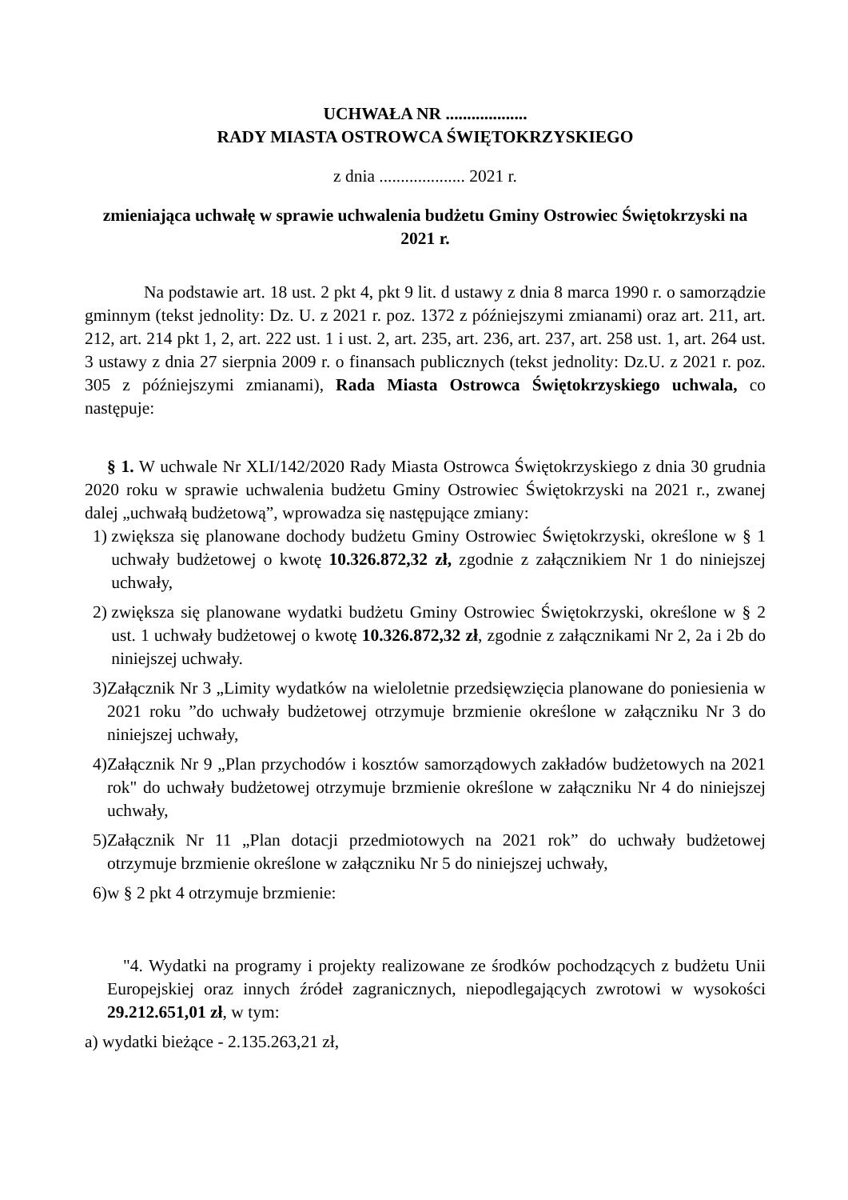UCHWAŁA NR ...................
RADY MIASTA OSTROWCA ŚWIĘTOKRZYSKIEGO
z dnia .................... 2021 r.
zmieniająca uchwałę w sprawie uchwalenia budżetu Gminy Ostrowiec Świętokrzyski na 2021 r.
Na podstawie art. 18 ust. 2 pkt 4, pkt 9 lit. d ustawy z dnia 8 marca 1990 r. o samorządzie gminnym (tekst jednolity: Dz. U. z 2021 r. poz. 1372 z późniejszymi zmianami) oraz art. 211, art. 212, art. 214 pkt 1, 2, art. 222 ust. 1 i ust. 2, art. 235, art. 236, art. 237, art. 258 ust. 1, art. 264 ust. 3 ustawy z dnia 27 sierpnia 2009 r. o finansach publicznych (tekst jednolity: Dz.U. z 2021 r. poz. 305 z późniejszymi zmianami), Rada Miasta Ostrowca Świętokrzyskiego uchwala, co następuje:
§ 1. W uchwale Nr XLI/142/2020 Rady Miasta Ostrowca Świętokrzyskiego z dnia 30 grudnia 2020 roku w sprawie uchwalenia budżetu Gminy Ostrowiec Świętokrzyski na 2021 r., zwanej dalej „uchwałą budżetową”, wprowadza się następujące zmiany:
1) zwiększa się planowane dochody budżetu Gminy Ostrowiec Świętokrzyski, określone w § 1 uchwały budżetowej o kwotę 10.326.872,32 zł, zgodnie z załącznikiem Nr 1 do niniejszej uchwały,
2) zwiększa się planowane wydatki budżetu Gminy Ostrowiec Świętokrzyski, określone w § 2 ust. 1 uchwały budżetowej o kwotę 10.326.872,32 zł, zgodnie z załącznikami Nr 2, 2a i 2b do niniejszej uchwały.
3) Załącznik Nr 3 „Limity wydatków na wieloletnie przedsięwzięcia planowane do poniesienia w 2021 roku ”do uchwały budżetowej otrzymuje brzmienie określone w załączniku Nr 3 do niniejszej uchwały,
4) Załącznik Nr 9 „Plan przychodów i kosztów samorządowych zakładów budżetowych na 2021 rok" do uchwały budżetowej otrzymuje brzmienie określone w załączniku Nr 4 do niniejszej uchwały,
5) Załącznik Nr 11 „Plan dotacji przedmiotowych na 2021 rok” do uchwały budżetowej otrzymuje brzmienie określone w załączniku Nr 5 do niniejszej uchwały,
6) w § 2 pkt 4 otrzymuje brzmienie:
"4. Wydatki na programy i projekty realizowane ze środków pochodzących z budżetu Unii Europejskiej oraz innych źródeł zagranicznych, niepodlegających zwrotowi w wysokości 29.212.651,01 zł, w tym:
a) wydatki bieżące - 2.135.263,21 zł,